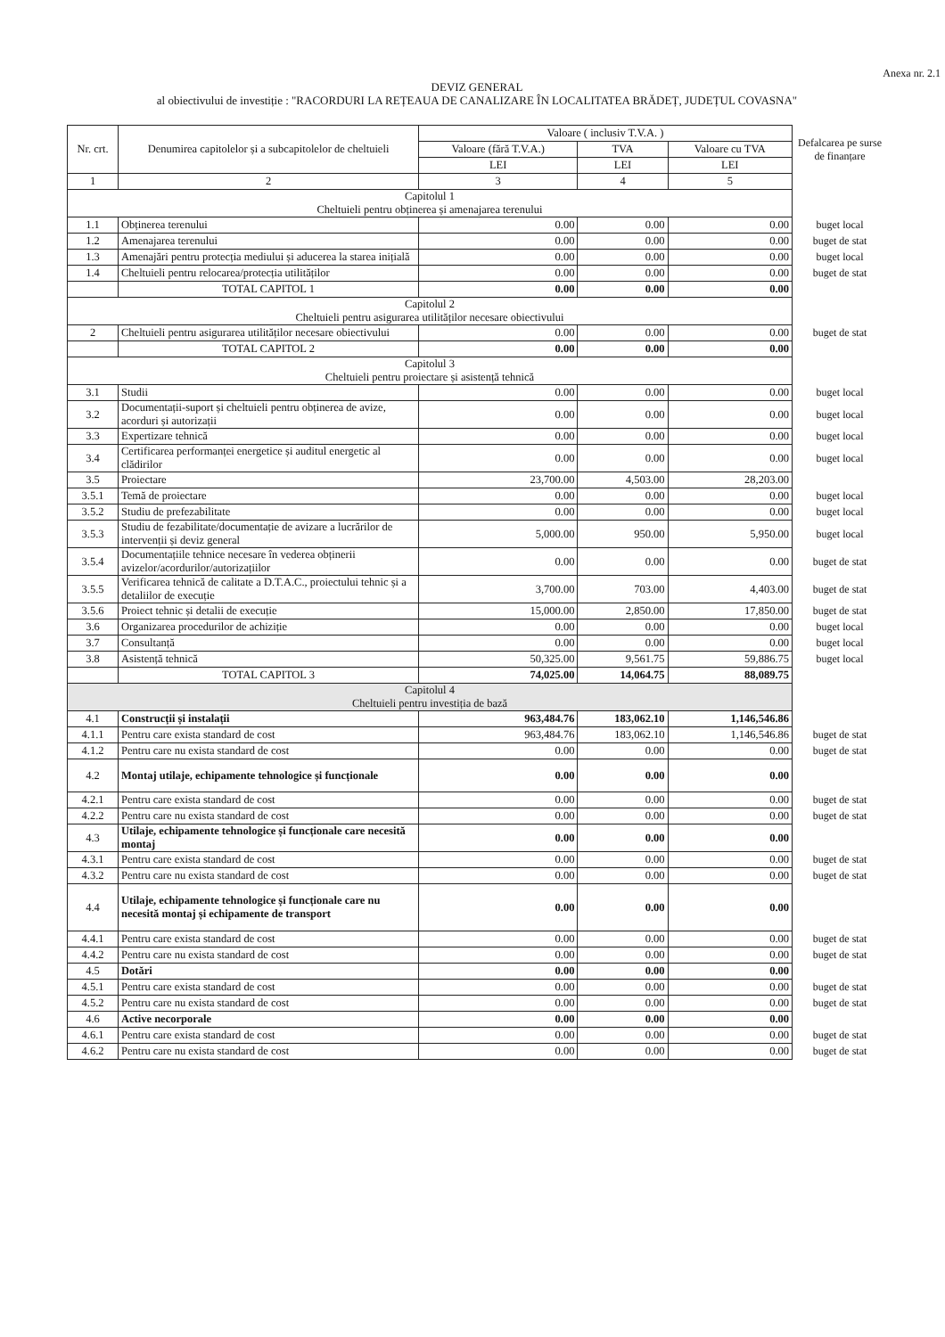Anexa nr. 2.1
DEVIZ GENERAL
al obiectivului de investiție : "RACORDURI LA REȚEAUA DE CANALIZARE ÎN LOCALITATEA BRĂDEȚ, JUDEȚUL COVASNA"
| Nr. crt. | Denumirea capitolelor și a subcapitolelor de cheltuieli | Valoare ( inclusiv T.V.A. ) | | | Defalcarea pe surse de finanțare |
| | | Valoare (fără T.V.A.) | TVA | Valoare cu TVA | |
| | | LEI | LEI | LEI | |
| 1 | 2 | 3 | 4 | 5 | |
| Capitolul 1 Cheltuieli pentru obținerea și amenajarea terenului | | | | | |
| 1.1 | Obținerea terenului | 0.00 | 0.00 | 0.00 | buget local |
| 1.2 | Amenajarea terenului | 0.00 | 0.00 | 0.00 | buget de stat |
| 1.3 | Amenajări pentru protecția mediului și aducerea la starea inițială | 0.00 | 0.00 | 0.00 | buget local |
| 1.4 | Cheltuieli pentru relocarea/protecția utilităților | 0.00 | 0.00 | 0.00 | buget de stat |
| | TOTAL CAPITOL 1 | 0.00 | 0.00 | 0.00 | |
| Capitolul 2 Cheltuieli pentru asigurarea utilităților necesare obiectivului | | | | | |
| 2 | Cheltuieli pentru asigurarea utilităților necesare obiectivului | 0.00 | 0.00 | 0.00 | buget de stat |
| | TOTAL CAPITOL 2 | 0.00 | 0.00 | 0.00 | |
| Capitolul 3 Cheltuieli pentru proiectare și asistență tehnică | | | | | |
| 3.1 | Studii | 0.00 | 0.00 | 0.00 | buget local |
| 3.2 | Documentații-suport și cheltuieli pentru obținerea de avize, acorduri și autorizații | 0.00 | 0.00 | 0.00 | buget local |
| 3.3 | Expertizare tehnică | 0.00 | 0.00 | 0.00 | buget local |
| 3.4 | Certificarea performanței energetice și auditul energetic al clădirilor | 0.00 | 0.00 | 0.00 | buget local |
| 3.5 | Proiectare | 23,700.00 | 4,503.00 | 28,203.00 | |
| 3.5.1 | Temă de proiectare | 0.00 | 0.00 | 0.00 | buget local |
| 3.5.2 | Studiu de prefezabilitate | 0.00 | 0.00 | 0.00 | buget local |
| 3.5.3 | Studiu de fezabilitate/documentație de avizare a lucrărilor de intervenții și deviz general | 5,000.00 | 950.00 | 5,950.00 | buget local |
| 3.5.4 | Documentațiile tehnice necesare în vederea obținerii avizelor/acordurilor/autorizațiilor | 0.00 | 0.00 | 0.00 | buget de stat |
| 3.5.5 | Verificarea tehnică de calitate a D.T.A.C., proiectului tehnic și a detaliilor de execuție | 3,700.00 | 703.00 | 4,403.00 | buget de stat |
| 3.5.6 | Proiect tehnic și detalii de execuție | 15,000.00 | 2,850.00 | 17,850.00 | buget de stat |
| 3.6 | Organizarea procedurilor de achiziție | 0.00 | 0.00 | 0.00 | buget local |
| 3.7 | Consultanță | 0.00 | 0.00 | 0.00 | buget local |
| 3.8 | Asistență tehnică | 50,325.00 | 9,561.75 | 59,886.75 | buget local |
| | TOTAL CAPITOL 3 | 74,025.00 | 14,064.75 | 88,089.75 | |
| Capitolul 4 Cheltuieli pentru investiția de bază | | | | | |
| 4.1 | Construcții și instalații | 963,484.76 | 183,062.10 | 1,146,546.86 | |
| 4.1.1 | Pentru care exista standard de cost | 963,484.76 | 183,062.10 | 1,146,546.86 | buget de stat |
| 4.1.2 | Pentru care nu exista standard de cost | 0.00 | 0.00 | 0.00 | buget de stat |
| 4.2 | Montaj utilaje, echipamente tehnologice și funcționale | 0.00 | 0.00 | 0.00 | |
| 4.2.1 | Pentru care exista standard de cost | 0.00 | 0.00 | 0.00 | buget de stat |
| 4.2.2 | Pentru care nu exista standard de cost | 0.00 | 0.00 | 0.00 | buget de stat |
| 4.3 | Utilaje, echipamente tehnologice și funcționale care necesită montaj | 0.00 | 0.00 | 0.00 | |
| 4.3.1 | Pentru care exista standard de cost | 0.00 | 0.00 | 0.00 | buget de stat |
| 4.3.2 | Pentru care nu exista standard de cost | 0.00 | 0.00 | 0.00 | buget de stat |
| 4.4 | Utilaje, echipamente tehnologice și funcționale care nu necesită montaj și echipamente de transport | 0.00 | 0.00 | 0.00 | |
| 4.4.1 | Pentru care exista standard de cost | 0.00 | 0.00 | 0.00 | buget de stat |
| 4.4.2 | Pentru care nu exista standard de cost | 0.00 | 0.00 | 0.00 | buget de stat |
| 4.5 | Dotări | 0.00 | 0.00 | 0.00 | |
| 4.5.1 | Pentru care exista standard de cost | 0.00 | 0.00 | 0.00 | buget de stat |
| 4.5.2 | Pentru care nu exista standard de cost | 0.00 | 0.00 | 0.00 | buget de stat |
| 4.6 | Active necorporale | 0.00 | 0.00 | 0.00 | |
| 4.6.1 | Pentru care exista standard de cost | 0.00 | 0.00 | 0.00 | buget de stat |
| 4.6.2 | Pentru care nu exista standard de cost | 0.00 | 0.00 | 0.00 | buget de stat |